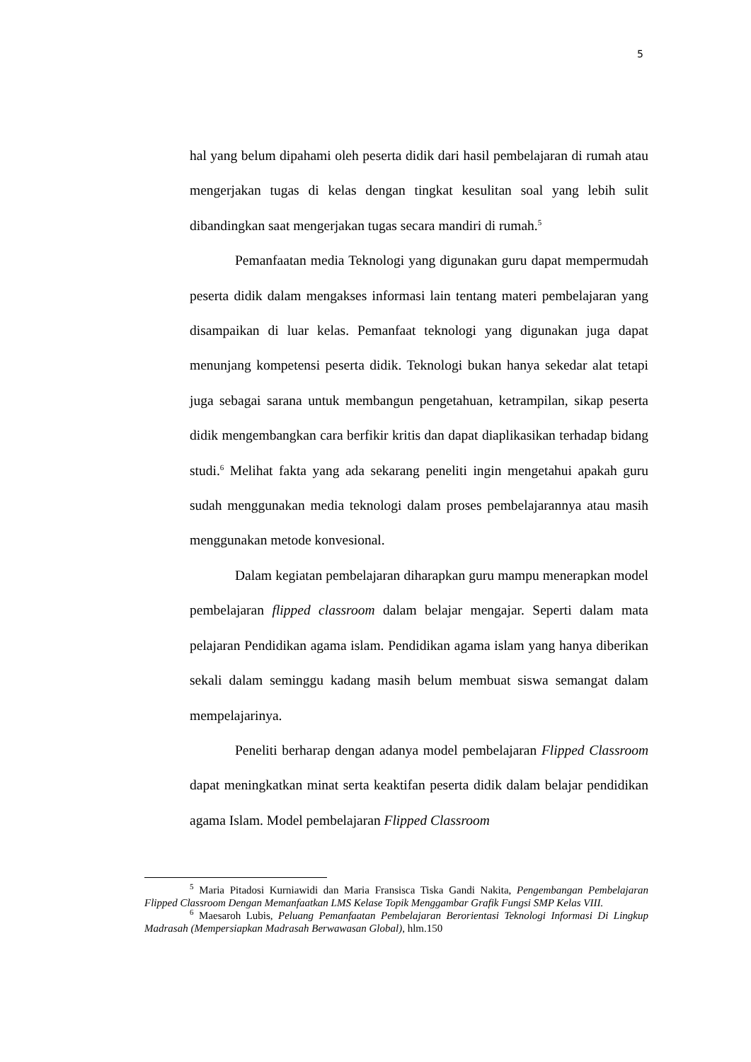5
hal yang belum dipahami oleh peserta didik dari hasil pembelajaran di rumah atau mengerjakan tugas di kelas dengan tingkat kesulitan soal yang lebih sulit dibandingkan saat mengerjakan tugas secara mandiri di rumah.<sup>5</sup>
Pemanfaatan media Teknologi yang digunakan guru dapat mempermudah peserta didik dalam mengakses informasi lain tentang materi pembelajaran yang disampaikan di luar kelas. Pemanfaat teknologi yang digunakan juga dapat menunjang kompetensi peserta didik. Teknologi bukan hanya sekedar alat tetapi juga sebagai sarana untuk membangun pengetahuan, ketrampilan, sikap peserta didik mengembangkan cara berfikir kritis dan dapat diaplikasikan terhadap bidang studi.<sup>6</sup> Melihat fakta yang ada sekarang peneliti ingin mengetahui apakah guru sudah menggunakan media teknologi dalam proses pembelajarannya atau masih menggunakan metode konvesional.
Dalam kegiatan pembelajaran diharapkan guru mampu menerapkan model pembelajaran flipped classroom dalam belajar mengajar. Seperti dalam mata pelajaran Pendidikan agama islam. Pendidikan agama islam yang hanya diberikan sekali dalam seminggu kadang masih belum membuat siswa semangat dalam mempelajarinya.
Peneliti berharap dengan adanya model pembelajaran Flipped Classroom dapat meningkatkan minat serta keaktifan peserta didik dalam belajar pendidikan agama Islam. Model pembelajaran Flipped Classroom
<sup>5</sup> Maria Pitadosi Kurniawidi dan Maria Fransisca Tiska Gandi Nakita, Pengembangan Pembelajaran Flipped Classroom Dengan Memanfaatkan LMS Kelase Topik Menggambar Grafik Fungsi SMP Kelas VIII.
<sup>6</sup> Maesaroh Lubis, Peluang Pemanfaatan Pembelajaran Berorientasi Teknologi Informasi Di Lingkup Madrasah (Mempersiapkan Madrasah Berwawasan Global), hlm.150